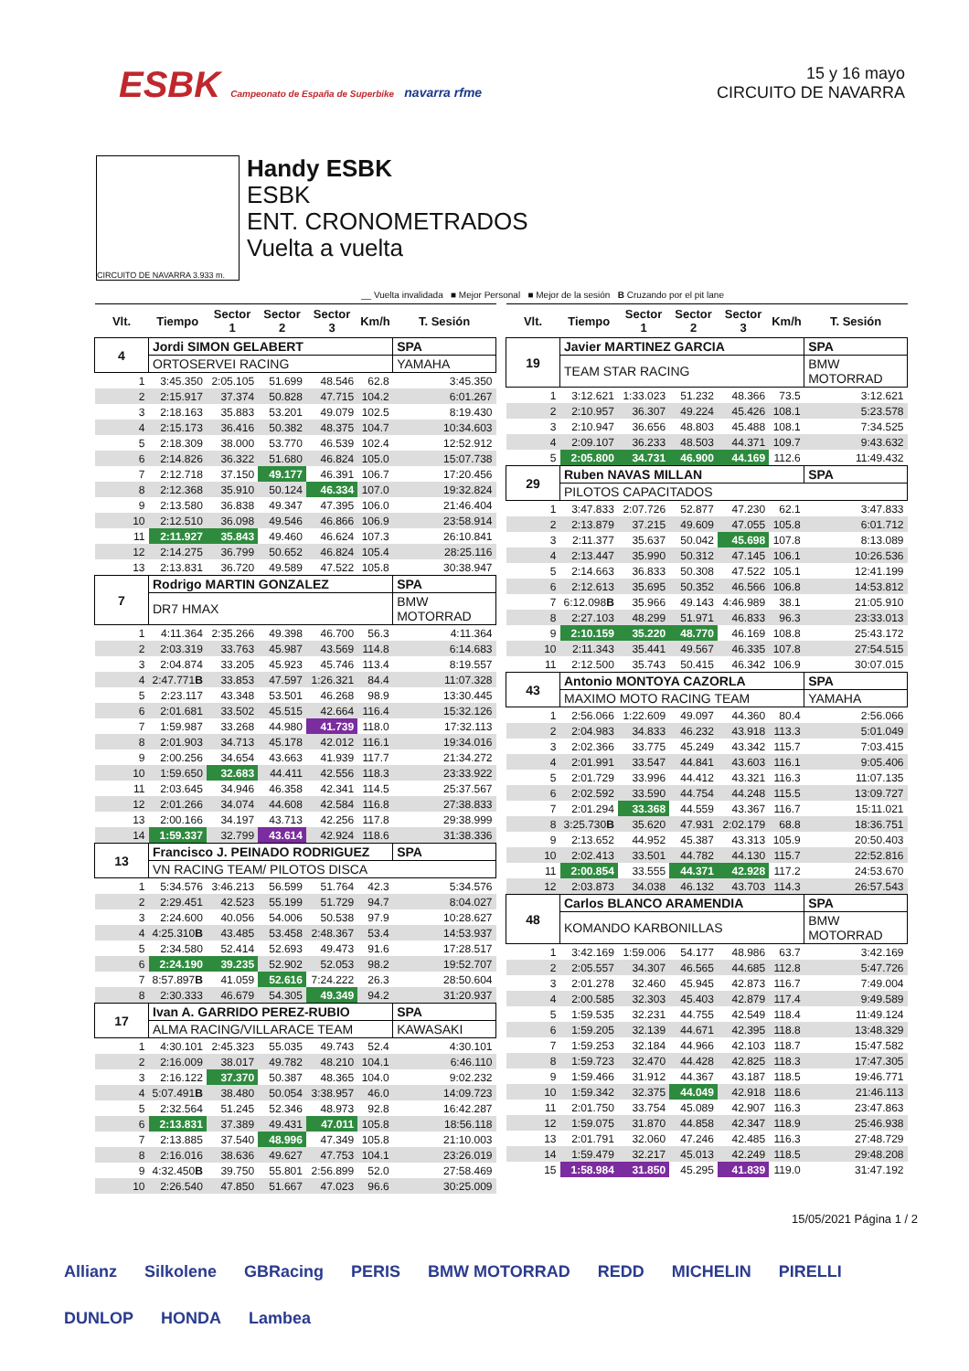ESBK Campeonato de España de Superbike navarra rfme
15 y 16 mayo
CIRCUITO DE NAVARRA
CIRCUITO DE NAVARRA 3.933 m.
Handy ESBK
ESBK
ENT. CRONOMETRADOS
Vuelta a vuelta
__ Vuelta invalidada ■ Mejor Personal ■ Mejor de la sesión B Cruzando por el pit lane
| Vlt. | Tiempo | Sector 1 | Sector 2 | Sector 3 | Km/h | T. Sesión |
| --- | --- | --- | --- | --- | --- | --- |
| 4 | Jordi SIMON GELABERT | | | | | SPA |
| | ORTOSERVEI RACING | | | | | YAMAHA |
| 1 | 3:45.350 | 2:05.105 | 51.699 | 48.546 | 62.8 | 3:45.350 |
| 2 | 2:15.917 | 37.374 | 50.828 | 47.715 | 104.2 | 6:01.267 |
| 3 | 2:18.163 | 35.883 | 53.201 | 49.079 | 102.5 | 8:19.430 |
| 4 | 2:15.173 | 36.416 | 50.382 | 48.375 | 104.7 | 10:34.603 |
| 5 | 2:18.309 | 38.000 | 53.770 | 46.539 | 102.4 | 12:52.912 |
| 6 | 2:14.826 | 36.322 | 51.680 | 46.824 | 105.0 | 15:07.738 |
| 7 | 2:12.718 | 37.150 | 49.177 | 46.391 | 106.7 | 17:20.456 |
| 8 | 2:12.368 | 35.910 | 50.124 | 46.334 | 107.0 | 19:32.824 |
| 9 | 2:13.580 | 36.838 | 49.347 | 47.395 | 106.0 | 21:46.404 |
| 10 | 2:12.510 | 36.098 | 49.546 | 46.866 | 106.9 | 23:58.914 |
| 11 | 2:11.927 | 35.843 | 49.460 | 46.624 | 107.3 | 26:10.841 |
| 12 | 2:14.275 | 36.799 | 50.652 | 46.824 | 105.4 | 28:25.116 |
| 13 | 2:13.831 | 36.720 | 49.589 | 47.522 | 105.8 | 30:38.947 |
| 7 | Rodrigo MARTIN GONZALEZ | | | | | SPA |
| | DR7 HMAX | | | | | BMW MOTORRAD |
| 1 | 4:11.364 | 2:35.266 | 49.398 | 46.700 | 56.3 | 4:11.364 |
| 2 | 2:03.319 | 33.763 | 45.987 | 43.569 | 114.8 | 6:14.683 |
| 3 | 2:04.874 | 33.205 | 45.923 | 45.746 | 113.4 | 8:19.557 |
| 4 | 2:47.771 B | 33.853 | 47.597 | 1:26.321 | 84.4 | 11:07.328 |
| 5 | 2:23.117 | 43.348 | 53.501 | 46.268 | 98.9 | 13:30.445 |
| 6 | 2:01.681 | 33.502 | 45.515 | 42.664 | 116.4 | 15:32.126 |
| 7 | 1:59.987 | 33.268 | 44.980 | 41.739 | 118.0 | 17:32.113 |
| 8 | 2:01.903 | 34.713 | 45.178 | 42.012 | 116.1 | 19:34.016 |
| 9 | 2:00.256 | 34.654 | 43.663 | 41.939 | 117.7 | 21:34.272 |
| 10 | 1:59.650 | 32.683 | 44.411 | 42.556 | 118.3 | 23:33.922 |
| 11 | 2:03.645 | 34.946 | 46.358 | 42.341 | 114.5 | 25:37.567 |
| 12 | 2:01.266 | 34.074 | 44.608 | 42.584 | 116.8 | 27:38.833 |
| 13 | 2:00.166 | 34.197 | 43.713 | 42.256 | 117.8 | 29:38.999 |
| 14 | 1:59.337 | 32.799 | 43.614 | 42.924 | 118.6 | 31:38.336 |
| 13 | Francisco J. PEINADO RODRIGUEZ | | | | | SPA |
| | VN RACING TEAM/ PILOTOS DISCA | | | | | |
| 1 | 5:34.576 | 3:46.213 | 56.599 | 51.764 | 42.3 | 5:34.576 |
| 2 | 2:29.451 | 42.523 | 55.199 | 51.729 | 94.7 | 8:04.027 |
| 3 | 2:24.600 | 40.056 | 54.006 | 50.538 | 97.9 | 10:28.627 |
| 4 | 4:25.310 B | 43.485 | 53.458 | 2:48.367 | 53.4 | 14:53.937 |
| 5 | 2:34.580 | 52.414 | 52.693 | 49.473 | 91.6 | 17:28.517 |
| 6 | 2:24.190 | 39.235 | 52.902 | 52.053 | 98.2 | 19:52.707 |
| 7 | 8:57.897 B | 41.059 | 52.616 | 7:24.222 | 26.3 | 28:50.604 |
| 8 | 2:30.333 | 46.679 | 54.305 | 49.349 | 94.2 | 31:20.937 |
| 17 | Ivan A. GARRIDO PEREZ-RUBIO | | | | | SPA |
| | ALMA RACING/VILLARACE TEAM | | | | | KAWASAKI |
| 1 | 4:30.101 | 2:45.323 | 55.035 | 49.743 | 52.4 | 4:30.101 |
| 2 | 2:16.009 | 38.017 | 49.782 | 48.210 | 104.1 | 6:46.110 |
| 3 | 2:16.122 | 37.370 | 50.387 | 48.365 | 104.0 | 9:02.232 |
| 4 | 5:07.491 B | 38.480 | 50.054 | 3:38.957 | 46.0 | 14:09.723 |
| 5 | 2:32.564 | 51.245 | 52.346 | 48.973 | 92.8 | 16:42.287 |
| 6 | 2:13.831 | 37.389 | 49.431 | 47.011 | 105.8 | 18:56.118 |
| 7 | 2:13.885 | 37.540 | 48.996 | 47.349 | 105.8 | 21:10.003 |
| 8 | 2:16.016 | 38.636 | 49.627 | 47.753 | 104.1 | 23:26.019 |
| 9 | 4:32.450 B | 39.750 | 55.801 | 2:56.899 | 52.0 | 27:58.469 |
| 10 | 2:26.540 | 47.850 | 51.667 | 47.023 | 96.6 | 30:25.009 |
| Vlt. | Tiempo | Sector 1 | Sector 2 | Sector 3 | Km/h | T. Sesión |
| --- | --- | --- | --- | --- | --- | --- |
| 19 | Javier MARTINEZ GARCIA | | | | | SPA |
| | TEAM STAR RACING | | | | | BMW MOTORRAD |
| 1 | 3:12.621 | 1:33.023 | 51.232 | 48.366 | 73.5 | 3:12.621 |
| 2 | 2:10.957 | 36.307 | 49.224 | 45.426 | 108.1 | 5:23.578 |
| 3 | 2:10.947 | 36.656 | 48.803 | 45.488 | 108.1 | 7:34.525 |
| 4 | 2:09.107 | 36.233 | 48.503 | 44.371 | 109.7 | 9:43.632 |
| 5 | 2:05.800 | 34.731 | 46.900 | 44.169 | 112.6 | 11:49.432 |
| 29 | Ruben NAVAS MILLAN | | | | | SPA |
| | PILOTOS CAPACITADOS | | | | | |
| 1 | 3:47.833 | 2:07.726 | 52.877 | 47.230 | 62.1 | 3:47.833 |
| 2 | 2:13.879 | 37.215 | 49.609 | 47.055 | 105.8 | 6:01.712 |
| 3 | 2:11.377 | 35.637 | 50.042 | 45.698 | 107.8 | 8:13.089 |
| 4 | 2:13.447 | 35.990 | 50.312 | 47.145 | 106.1 | 10:26.536 |
| 5 | 2:14.663 | 36.833 | 50.308 | 47.522 | 105.1 | 12:41.199 |
| 6 | 2:12.613 | 35.695 | 50.352 | 46.566 | 106.8 | 14:53.812 |
| 7 | 6:12.098 B | 35.966 | 49.143 | 4:46.989 | 38.1 | 21:05.910 |
| 8 | 2:27.103 | 48.299 | 51.971 | 46.833 | 96.3 | 23:33.013 |
| 9 | 2:10.159 | 35.220 | 48.770 | 46.169 | 108.8 | 25:43.172 |
| 10 | 2:11.343 | 35.441 | 49.567 | 46.335 | 107.8 | 27:54.515 |
| 11 | 2:12.500 | 35.743 | 50.415 | 46.342 | 106.9 | 30:07.015 |
| 43 | Antonio MONTOYA CAZORLA | | | | | SPA |
| | MAXIMO MOTO RACING TEAM | | | | | YAMAHA |
| 1 | 2:56.066 | 1:22.609 | 49.097 | 44.360 | 80.4 | 2:56.066 |
| 2 | 2:04.983 | 34.833 | 46.232 | 43.918 | 113.3 | 5:01.049 |
| 3 | 2:02.366 | 33.775 | 45.249 | 43.342 | 115.7 | 7:03.415 |
| 4 | 2:01.991 | 33.547 | 44.841 | 43.603 | 116.1 | 9:05.406 |
| 5 | 2:01.729 | 33.996 | 44.412 | 43.321 | 116.3 | 11:07.135 |
| 6 | 2:02.592 | 33.590 | 44.754 | 44.248 | 115.5 | 13:09.727 |
| 7 | 2:01.294 | 33.368 | 44.559 | 43.367 | 116.7 | 15:11.021 |
| 8 | 3:25.730 B | 35.620 | 47.931 | 2:02.179 | 68.8 | 18:36.751 |
| 9 | 2:13.652 | 44.952 | 45.387 | 43.313 | 105.9 | 20:50.403 |
| 10 | 2:02.413 | 33.501 | 44.782 | 44.130 | 115.7 | 22:52.816 |
| 11 | 2:00.854 | 33.555 | 44.371 | 42.928 | 117.2 | 24:53.670 |
| 12 | 2:03.873 | 34.038 | 46.132 | 43.703 | 114.3 | 26:57.543 |
| 48 | Carlos BLANCO ARAMENDIA | | | | | SPA |
| | KOMANDO KARBONILLAS | | | | | BMW MOTORRAD |
| 1 | 3:42.169 | 1:59.006 | 54.177 | 48.986 | 63.7 | 3:42.169 |
| 2 | 2:05.557 | 34.307 | 46.565 | 44.685 | 112.8 | 5:47.726 |
| 3 | 2:01.278 | 32.460 | 45.945 | 42.873 | 116.7 | 7:49.004 |
| 4 | 2:00.585 | 32.303 | 45.403 | 42.879 | 117.4 | 9:49.589 |
| 5 | 1:59.535 | 32.231 | 44.755 | 42.549 | 118.4 | 11:49.124 |
| 6 | 1:59.205 | 32.139 | 44.671 | 42.395 | 118.8 | 13:48.329 |
| 7 | 1:59.253 | 32.184 | 44.966 | 42.103 | 118.7 | 15:47.582 |
| 8 | 1:59.723 | 32.470 | 44.428 | 42.825 | 118.3 | 17:47.305 |
| 9 | 1:59.466 | 31.912 | 44.367 | 43.187 | 118.5 | 19:46.771 |
| 10 | 1:59.342 | 32.375 | 44.049 | 42.918 | 118.6 | 21:46.113 |
| 11 | 2:01.750 | 33.754 | 45.089 | 42.907 | 116.3 | 23:47.863 |
| 12 | 1:59.075 | 31.870 | 44.858 | 42.347 | 118.9 | 25:46.938 |
| 13 | 2:01.791 | 32.060 | 47.246 | 42.485 | 116.3 | 27:48.729 |
| 14 | 1:59.479 | 32.217 | 45.013 | 42.249 | 118.5 | 29:48.208 |
| 15 | 1:58.984 | 31.850 | 45.295 | 41.839 | 119.0 | 31:47.192 |
15/05/2021 Página 1 / 2
Allianz Silkolene GBRacing PERIS BMW MOTORRAD REDD MICHELIN PIRELLI DUNLOP HONDA Lambea